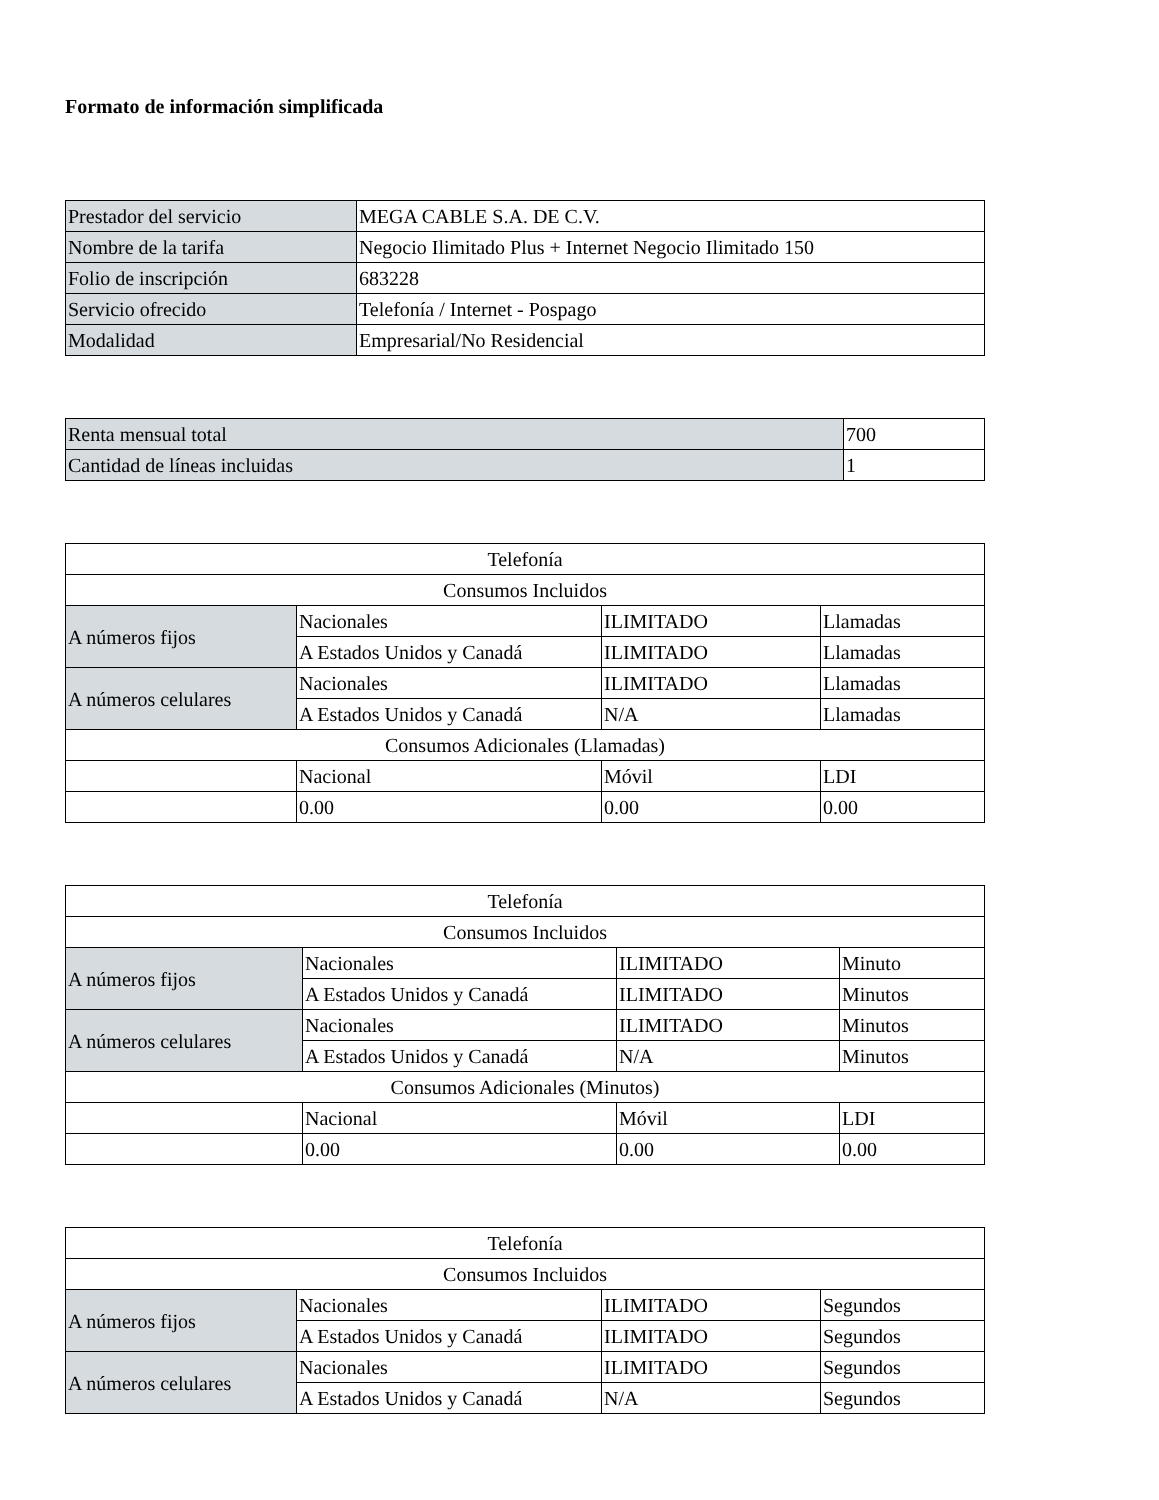Formato de información simplificada
| Prestador del servicio | MEGA CABLE S.A. DE C.V. |
| Nombre de la tarifa | Negocio Ilimitado Plus + Internet Negocio Ilimitado 150 |
| Folio de inscripción | 683228 |
| Servicio ofrecido | Telefonía / Internet - Pospago |
| Modalidad | Empresarial/No Residencial |
| Renta mensual total | 700 |
| Cantidad de líneas incluidas | 1 |
| Telefonía | | | |
| Consumos Incluidos | | | |
| A números fijos | Nacionales | ILIMITADO | Llamadas |
| | A Estados Unidos y Canadá | ILIMITADO | Llamadas |
| A números celulares | Nacionales | ILIMITADO | Llamadas |
| | A Estados Unidos y Canadá | N/A | Llamadas |
| Consumos Adicionales (Llamadas) | | | |
| | Nacional | Móvil | LDI |
| | 0.00 | 0.00 | 0.00 |
| Telefonía | | | |
| Consumos Incluidos | | | |
| A números fijos | Nacionales | ILIMITADO | Minuto |
| | A Estados Unidos y Canadá | ILIMITADO | Minutos |
| A números celulares | Nacionales | ILIMITADO | Minutos |
| | A Estados Unidos y Canadá | N/A | Minutos |
| Consumos Adicionales (Minutos) | | | |
| | Nacional | Móvil | LDI |
| | 0.00 | 0.00 | 0.00 |
| Telefonía | | | |
| Consumos Incluidos | | | |
| A números fijos | Nacionales | ILIMITADO | Segundos |
| | A Estados Unidos y Canadá | ILIMITADO | Segundos |
| A números celulares | Nacionales | ILIMITADO | Segundos |
| | A Estados Unidos y Canadá | N/A | Segundos |